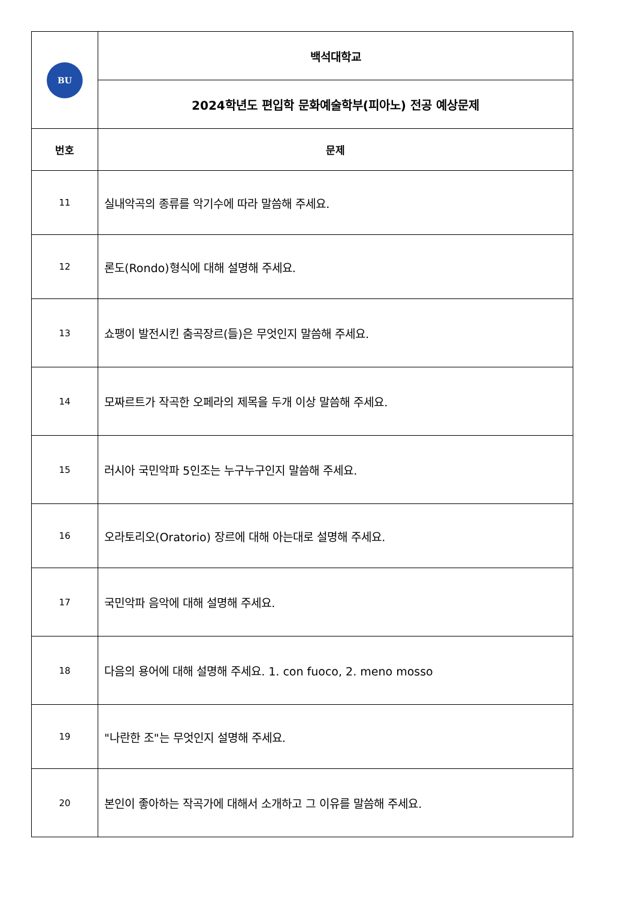| BU | 백석대학교 |
| | 2024학년도 편입학 문화예술학부(피아노) 전공 예상문제 |
| 번호 | 문제 |
| 11 | 실내악곡의 종류를 악기수에 따라 말씀해 주세요. |
| 12 | 론도(Rondo)형식에 대해 설명해 주세요. |
| 13 | 쇼팽이 발전시킨 춤곡장르(들)은 무엇인지 말씀해 주세요. |
| 14 | 모짜르트가 작곡한 오페라의 제목을 두개 이상 말씀해 주세요. |
| 15 | 러시아 국민악파 5인조는 누구누구인지 말씀해 주세요. |
| 16 | 오라토리오(Oratorio) 장르에 대해 아는대로 설명해 주세요. |
| 17 | 국민악파 음악에 대해 설명해 주세요. |
| 18 | 다음의 용어에 대해 설명해 주세요. 1. con fuoco, 2. meno mosso |
| 19 | "나란한 조"는 무엇인지 설명해 주세요. |
| 20 | 본인이 좋아하는 작곡가에 대해서 소개하고 그 이유를 말씀해 주세요. |